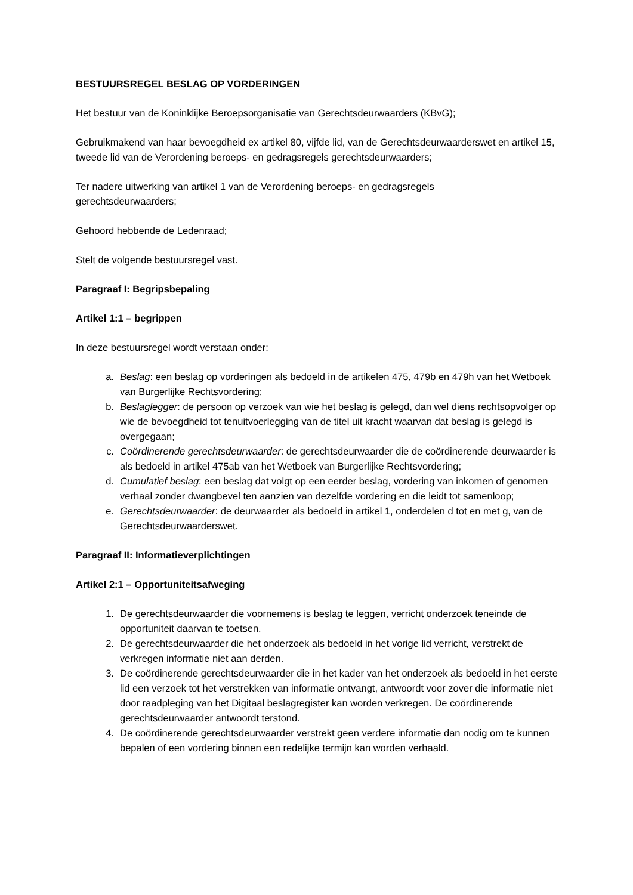BESTUURSREGEL BESLAG OP VORDERINGEN
Het bestuur van de Koninklijke Beroepsorganisatie van Gerechtsdeurwaarders (KBvG);
Gebruikmakend van haar bevoegdheid ex artikel 80, vijfde lid, van de Gerechtsdeurwaarderswet en artikel 15, tweede lid van de Verordening beroeps- en gedragsregels gerechtsdeurwaarders;
Ter nadere uitwerking van artikel 1 van de Verordening beroeps- en gedragsregels
gerechtsdeurwaarders;
Gehoord hebbende de Ledenraad;
Stelt de volgende bestuursregel vast.
Paragraaf I: Begripsbepaling
Artikel 1:1 – begrippen
In deze bestuursregel wordt verstaan onder:
a. Beslag: een beslag op vorderingen als bedoeld in de artikelen 475, 479b en 479h van het Wetboek van Burgerlijke Rechtsvordering;
b. Beslaglegger: de persoon op verzoek van wie het beslag is gelegd, dan wel diens rechtsopvolger op wie de bevoegdheid tot tenuitvoerlegging van de titel uit kracht waarvan dat beslag is gelegd is overgegaan;
c. Coördinerende gerechtsdeurwaarder: de gerechtsdeurwaarder die de coördinerende deurwaarder is als bedoeld in artikel 475ab van het Wetboek van Burgerlijke Rechtsvordering;
d. Cumulatief beslag: een beslag dat volgt op een eerder beslag, vordering van inkomen of genomen verhaal zonder dwangbevel ten aanzien van dezelfde vordering en die leidt tot samenloop;
e. Gerechtsdeurwaarder: de deurwaarder als bedoeld in artikel 1, onderdelen d tot en met g, van de Gerechtsdeurwaarderswet.
Paragraaf II: Informatieverplichtingen
Artikel 2:1 – Opportuniteitsafweging
1. De gerechtsdeurwaarder die voornemens is beslag te leggen, verricht onderzoek teneinde de opportuniteit daarvan te toetsen.
2. De gerechtsdeurwaarder die het onderzoek als bedoeld in het vorige lid verricht, verstrekt de verkregen informatie niet aan derden.
3. De coördinerende gerechtsdeurwaarder die in het kader van het onderzoek als bedoeld in het eerste lid een verzoek tot het verstrekken van informatie ontvangt, antwoordt voor zover die informatie niet door raadpleging van het Digitaal beslagregister kan worden verkregen. De coördinerende gerechtsdeurwaarder antwoordt terstond.
4. De coördinerende gerechtsdeurwaarder verstrekt geen verdere informatie dan nodig om te kunnen bepalen of een vordering binnen een redelijke termijn kan worden verhaald.